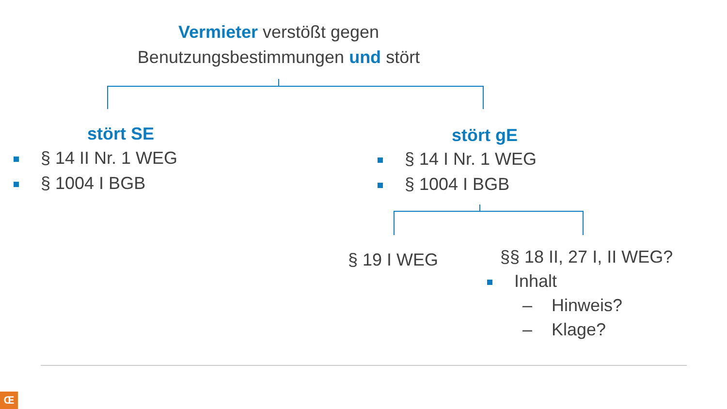Vermieter verstößt gegen
Benutzungsbestimmungen und stört
stört SE
§ 14 II Nr. 1 WEG
§ 1004 I BGB
stört gE
§ 14 I Nr. 1 WEG
§ 1004 I BGB
§ 19 I WEG
§§ 18 II, 27 I, II WEG?
Inhalt
– Hinweis?
– Klage?
Œ